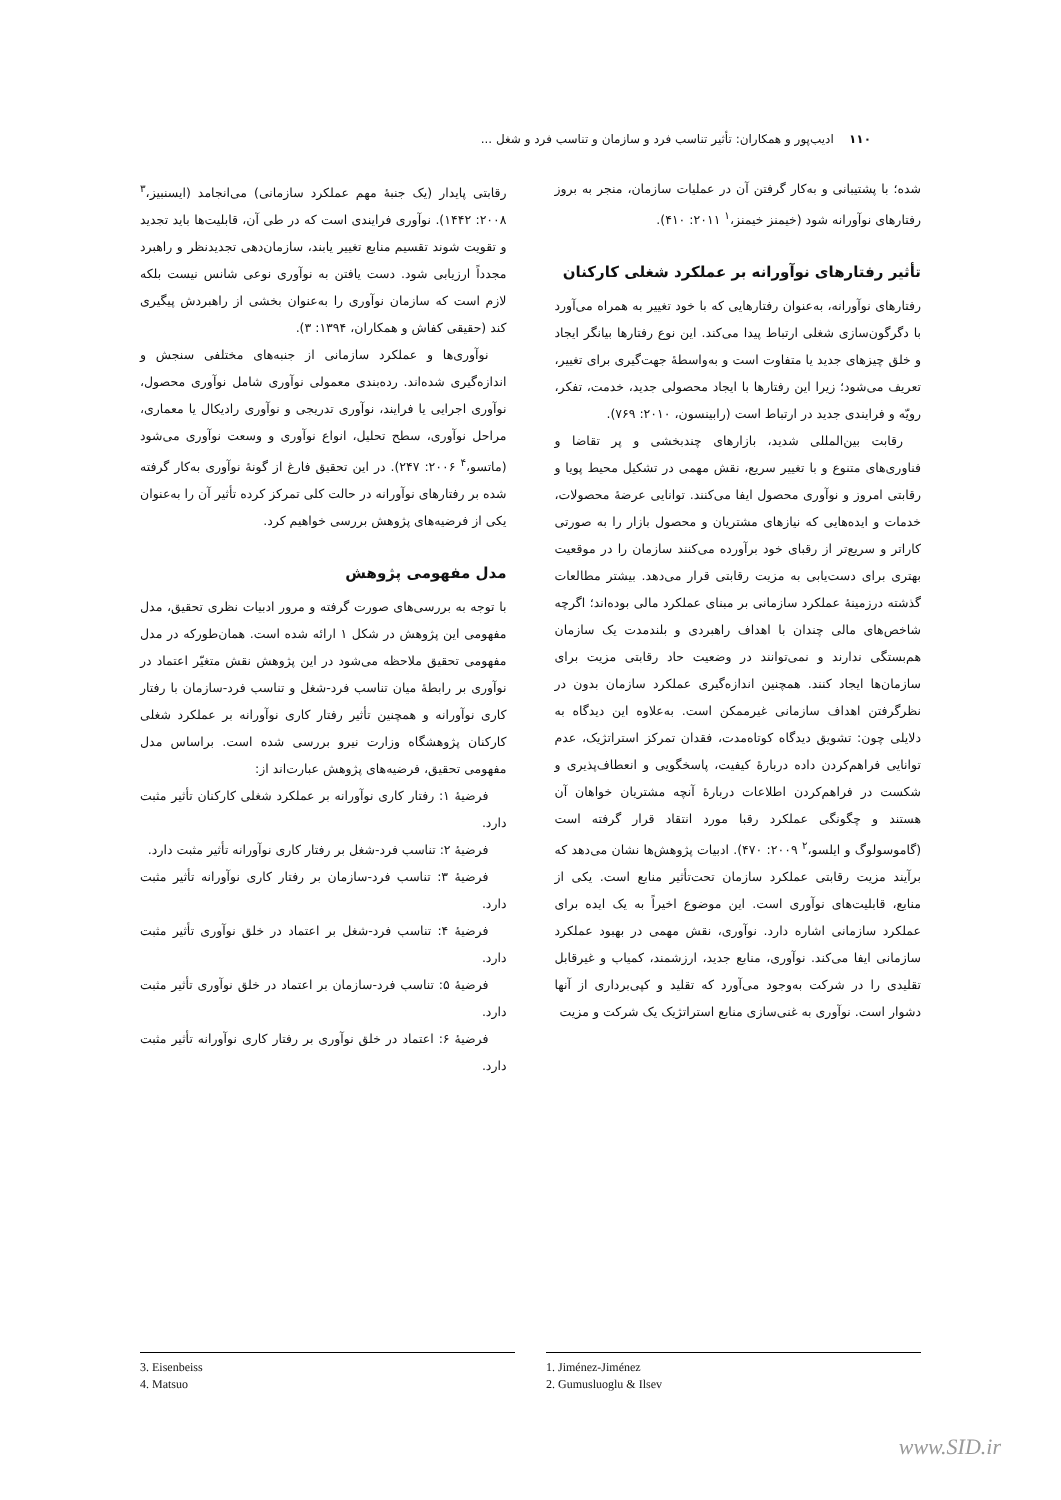۱۱۰ ادیب‌پور و همکاران: تأثیر تناسب فرد و سازمان و تناسب فرد و شغل ...
شده؛ با پشتیبانی و به‌کار گرفتن آن در عملیات سازمان، منجر به بروز رفتارهای نوآورانه شود (خیمنز خیمنز،<sup>۱</sup> ۲۰۱۱: ۴۱۰).
تأثیر رفتارهای نوآورانه بر عملکرد شغلی کارکنان
رفتارهای نوآورانه، به‌عنوان رفتارهایی که با خود تغییر به همراه می‌آورد با دگرگون‌سازی شغلی ارتباط پیدا می‌کند. این نوع رفتارها بیانگر ایجاد و خلق چیزهای جدید یا متفاوت است و به‌واسطهٔ جهت‌گیری برای تغییر، تعریف می‌شود؛ زیرا این رفتارها با ایجاد محصولی جدید، خدمت، تفکر، رویّه و فرایندی جدید در ارتباط است (رابینسون، ۲۰۱۰: ۷۶۹).
رقابت بین‌المللی شدید، بازارهای چندبخشی و پر تقاضا و فناوری‌های متنوع و با تغییر سریع، نقش مهمی در تشکیل محیط پویا و رقابتی امروز و نوآوری محصول ایفا می‌کنند. توانایی عرضهٔ محصولات، خدمات و ایده‌هایی که نیازهای مشتریان و محصول بازار را به صورتی کاراتر و سریع‌تر از رقبای خود برآورده می‌کنند سازمان را در موقعیت بهتری برای دست‌یابی به مزیت رقابتی قرار می‌دهد. بیشتر مطالعات گذشته درزمینهٔ عملکرد سازمانی بر مبنای عملکرد مالی بوده‌اند؛ اگرچه شاخص‌های مالی چندان با اهداف راهبردی و بلندمدت یک سازمان هم‌بستگی ندارند و نمی‌توانند در وضعیت حاد رقابتی مزیت برای سازمان‌ها ایجاد کنند. همچنین اندازه‌گیری عملکرد سازمان بدون در نظرگرفتن اهداف سازمانی غیرممکن است. به‌علاوه این دیدگاه به دلایلی چون: تشویق دیدگاه کوتاه‌مدت، فقدان تمرکز استراتژیک، عدم توانایی فراهم‌کردن داده دربارهٔ کیفیت، پاسخگویی و انعطاف‌پذیری و شکست در فراهم‌کردن اطلاعات دربارهٔ آنچه مشتریان خواهان آن هستند و چگونگی عملکرد رقبا مورد انتقاد قرار گرفته است (گاموسولوگ و ایلسو،<sup>۲</sup> ۲۰۰۹: ۴۷۰). ادبیات پژوهش‌ها نشان می‌دهد که برآیند مزیت رقابتی عملکرد سازمان تحت‌تأثیر منابع است. یکی از منابع، قابلیت‌های نوآوری است. این موضوع اخیراً به یک ایده برای عملکرد سازمانی اشاره دارد. نوآوری، نقش مهمی در بهبود عملکرد سازمانی ایفا می‌کند. نوآوری، منابع جدید، ارزشمند، کمیاب و غیرقابل تقلیدی را در شرکت به‌وجود می‌آورد که تقلید و کپی‌برداری از آنها دشوار است. نوآوری به غنی‌سازی منابع استراتژیک یک شرکت و مزیت
رقابتی پایدار (یک جنبهٔ مهم عملکرد سازمانی) می‌انجامد (ایسنبیز،<sup>۳</sup> ۲۰۰۸: ۱۴۴۲). نوآوری فرایندی است که در طی آن، قابلیت‌ها باید تجدید و تقویت شوند تقسیم منابع تغییر یابند، سازمان‌دهی تجدیدنظر و راهبرد مجدداً ارزیابی شود. دست یافتن به نوآوری نوعی شانس نیست بلکه لازم است که سازمان نوآوری را به‌عنوان بخشی از راهبردش پیگیری کند (حقیقی کفاش و همکاران، ۱۳۹۴: ۳).
نوآوری‌ها و عملکرد سازمانی از جنبه‌های مختلفی سنجش و اندازه‌گیری شده‌اند. رده‌بندی معمولی نوآوری شامل نوآوری محصول، نوآوری اجرایی یا فرایند، نوآوری تدریجی و نوآوری رادیکال یا معماری، مراحل نوآوری، سطح تحلیل، انواع نوآوری و وسعت نوآوری می‌شود (ماتسو،<sup>۴</sup> ۲۰۰۶: ۲۴۷). در این تحقیق فارغ از گونهٔ نوآوری به‌کار گرفته شده بر رفتارهای نوآورانه در حالت کلی تمرکز کرده تأثیر آن را به‌عنوان یکی از فرضیه‌های پژوهش بررسی خواهیم کرد.
مدل مفهومی پژوهش
با توجه به بررسی‌های صورت گرفته و مرور ادبیات نظری تحقیق، مدل مفهومی این پژوهش در شکل ۱ ارائه شده است. همان‌طورکه در مدل مفهومی تحقیق ملاحظه می‌شود در این پژوهش نقش متغیّر اعتماد در نوآوری بر رابطهٔ میان تناسب فرد-شغل و تناسب فرد-سازمان با رفتار کاری نوآورانه و همچنین تأثیر رفتار کاری نوآورانه بر عملکرد شغلی کارکنان پژوهشگاه وزارت نیرو بررسی شده است. براساس مدل مفهومی تحقیق، فرضیه‌های پژوهش عبارت‌اند از:
فرضیهٔ ۱: رفتار کاری نوآورانه بر عملکرد شغلی کارکنان تأثیر مثبت دارد.
فرضیهٔ ۲: تناسب فرد-شغل بر رفتار کاری نوآورانه تأثیر مثبت دارد.
فرضیهٔ ۳: تناسب فرد-سازمان بر رفتار کاری نوآورانه تأثیر مثبت دارد.
فرضیهٔ ۴: تناسب فرد-شغل بر اعتماد در خلق نوآوری تأثیر مثبت دارد.
فرضیهٔ ۵: تناسب فرد-سازمان بر اعتماد در خلق نوآوری تأثیر مثبت دارد.
فرضیهٔ ۶: اعتماد در خلق نوآوری بر رفتار کاری نوآورانه تأثیر مثبت دارد.
1. Jiménez-Jiménez
2. Gumusluoglu & Ilsev
3. Eisenbeiss
4. Matsuo
www.SID.ir